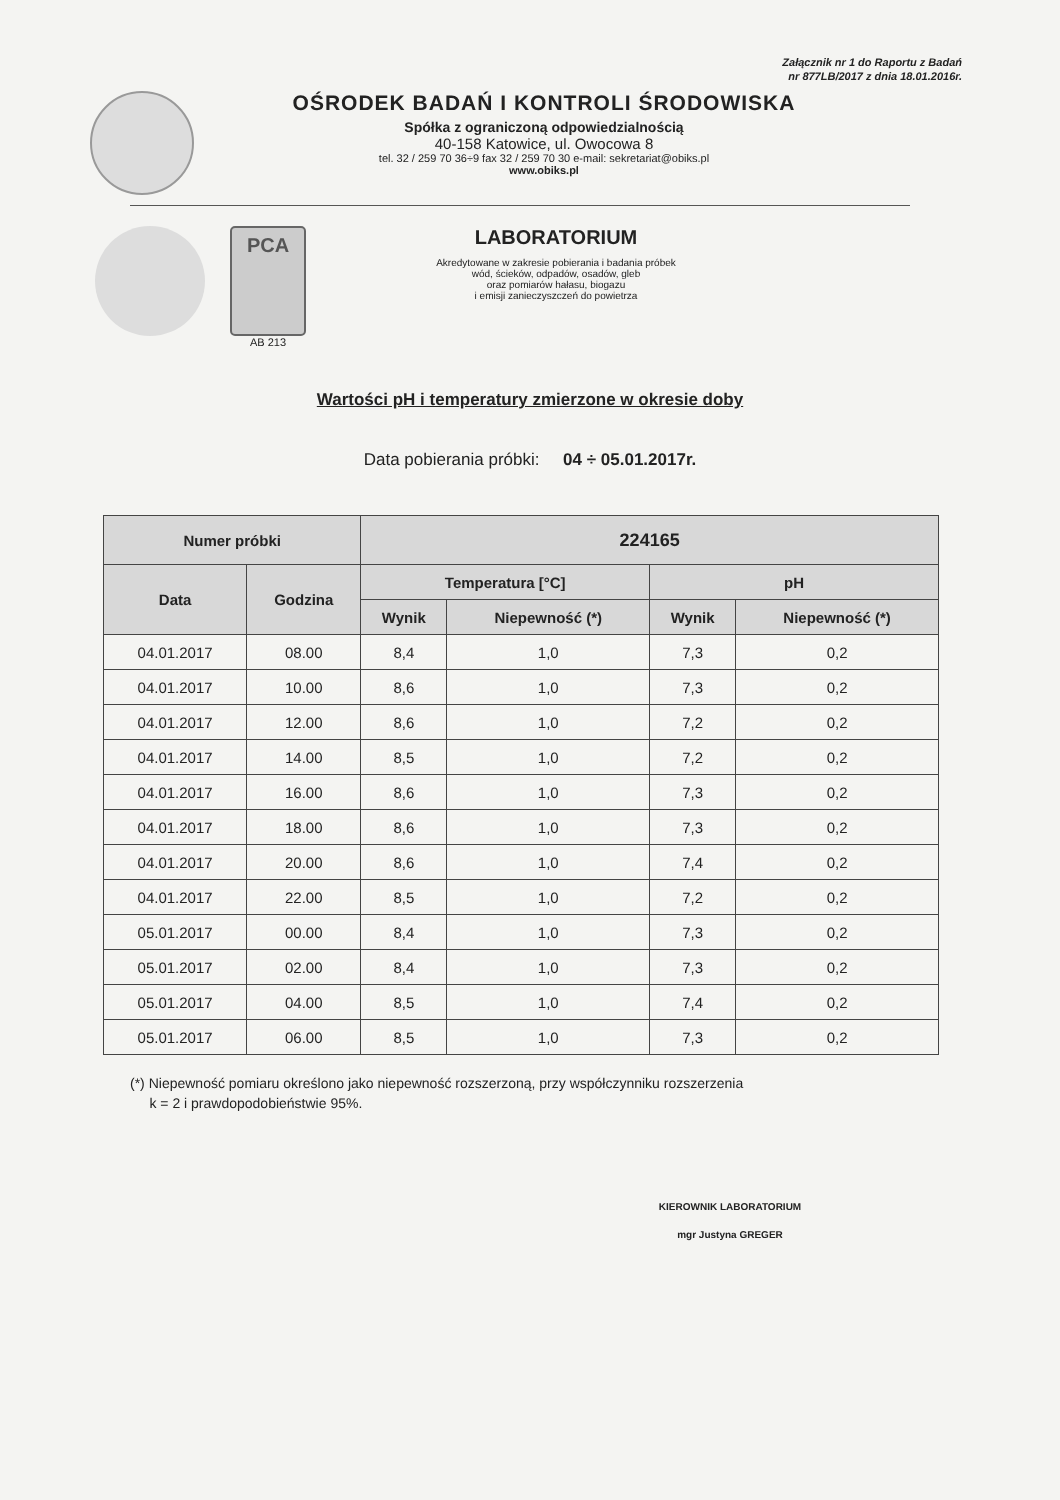Załącznik nr 1 do Raportu z Badań
nr 877LB/2017 z dnia 18.01.2016r.
OŚRODEK BADAŃ I KONTROLI ŚRODOWISKA
Spółka z ograniczoną odpowiedzialnością
40-158 Katowice, ul. Owocowa 8
tel. 32 / 259 70 36÷9 fax 32 / 259 70 30 e-mail: sekretariat@obiks.pl
www.obiks.pl
PCA
AB 213
LABORATORIUM
Akredytowane w zakresie pobierania i badania próbek
wód, ścieków, odpadów, osadów, gleb
oraz pomiarów hałasu, biogazu
i emisji zanieczyszczeń do powietrza
Wartości pH i temperatury zmierzone w okresie doby
Data pobierania próbki: 04 ÷ 05.01.2017r.
| Numer próbki | | 224165 | | | |
| --- | --- | --- | --- | --- | --- |
| Data | Godzina | Temperatura [°C] | | pH | |
| | | Wynik | Niepewność (*) | Wynik | Niepewność (*) |
| 04.01.2017 | 08.00 | 8,4 | 1,0 | 7,3 | 0,2 |
| 04.01.2017 | 10.00 | 8,6 | 1,0 | 7,3 | 0,2 |
| 04.01.2017 | 12.00 | 8,6 | 1,0 | 7,2 | 0,2 |
| 04.01.2017 | 14.00 | 8,5 | 1,0 | 7,2 | 0,2 |
| 04.01.2017 | 16.00 | 8,6 | 1,0 | 7,3 | 0,2 |
| 04.01.2017 | 18.00 | 8,6 | 1,0 | 7,3 | 0,2 |
| 04.01.2017 | 20.00 | 8,6 | 1,0 | 7,4 | 0,2 |
| 04.01.2017 | 22.00 | 8,5 | 1,0 | 7,2 | 0,2 |
| 05.01.2017 | 00.00 | 8,4 | 1,0 | 7,3 | 0,2 |
| 05.01.2017 | 02.00 | 8,4 | 1,0 | 7,3 | 0,2 |
| 05.01.2017 | 04.00 | 8,5 | 1,0 | 7,4 | 0,2 |
| 05.01.2017 | 06.00 | 8,5 | 1,0 | 7,3 | 0,2 |
(*) Niepewność pomiaru określono jako niepewność rozszerzoną, przy współczynniku rozszerzenia
k = 2 i prawdopodobieństwie 95%.
KIEROWNIK LABORATORIUM
mgr Justyna GREGER